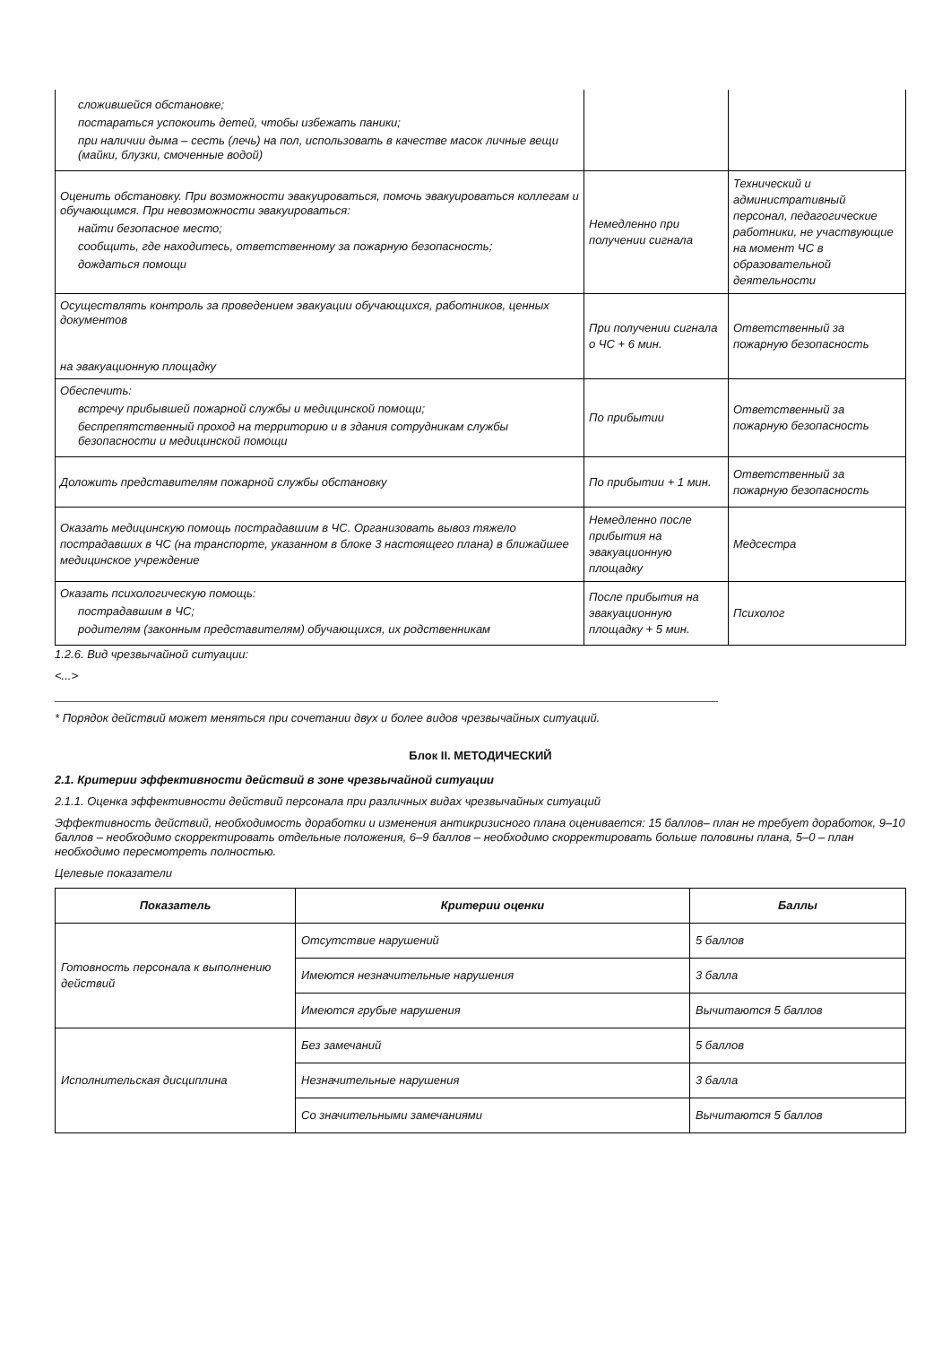| сложившейся обстановке; постараться успокоить детей, чтобы избежать паники; при наличии дыма – сесть (лечь) на пол, использовать в качестве масок личные вещи (майки, блузки, смоченные водой) | | |
| Оценить обстановку. При возможности эвакуироваться, помочь эвакуироваться коллегам и обучающимся. При невозможности эвакуироваться: найти безопасное место; сообщить, где находитесь, ответственному за пожарную безопасность; дождаться помощи | Немедленно при получении сигнала | Технический и административный персонал, педагогические работники, не участвующие на момент ЧС в образовательной деятельности |
| Осуществлять контроль за проведением эвакуации обучающихся, работников, ценных документов на эвакуационную площадку | При получении сигнала о ЧС + 6 мин. | Ответственный за пожарную безопасность |
| Обеспечить: встречу прибывшей пожарной службы и медицинской помощи; беспрепятственный проход на территорию и в здания сотрудникам службы безопасности и медицинской помощи | По прибытии | Ответственный за пожарную безопасность |
| Доложить представителям пожарной службы обстановку | По прибытии + 1 мин. | Ответственный за пожарную безопасность |
| Оказать медицинскую помощь пострадавшим в ЧС. Организовать вывоз тяжело пострадавших в ЧС (на транспорте, указанном в блоке 3 настоящего плана) в ближайшее медицинское учреждение | Немедленно после прибытия на эвакуационную площадку | Медсестра |
| Оказать психологическую помощь: пострадавшим в ЧС; родителям (законным представителям) обучающихся, их родственникам | После прибытия на эвакуационную площадку + 5 мин. | Психолог |
1.2.6. Вид чрезвычайной ситуации:
<...>
* Порядок действий может меняться при сочетании двух и более видов чрезвычайных ситуаций.
Блок II. МЕТОДИЧЕСКИЙ
2.1. Критерии эффективности действий в зоне чрезвычайной ситуации
2.1.1. Оценка эффективности действий персонала при различных видах чрезвычайных ситуаций
Эффективность действий, необходимость доработки и изменения антикризисного плана оценивается: 15 баллов– план не требует доработок, 9–10 баллов – необходимо скорректировать отдельные положения, 6–9 баллов – необходимо скорректировать больше половины плана, 5–0 – план необходимо пересмотреть полностью.
Целевые показатели
| Показатель | Критерии оценки | Баллы |
| --- | --- | --- |
| Готовность персонала к выполнению действий | Отсутствие нарушений | 5 баллов |
| | Имеются незначительные нарушения | 3 балла |
| | Имеются грубые нарушения | Вычитаются 5 баллов |
| Исполнительская дисциплина | Без замечаний | 5 баллов |
| | Незначительные нарушения | 3 балла |
| | Со значительными замечаниями | Вычитаются 5 баллов |